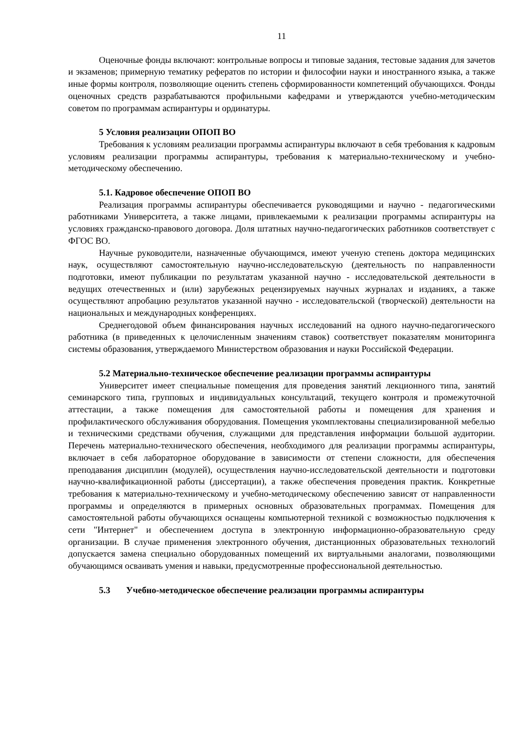11
Оценочные фонды включают: контрольные вопросы и типовые задания, тестовые задания для зачетов и экзаменов; примерную тематику рефератов по истории и философии науки и иностранного языка, а также иные формы контроля, позволяющие оценить степень сформированности компетенций обучающихся. Фонды оценочных средств разрабатываются профильными кафедрами и утверждаются учебно-методическим советом по программам аспирантуры и ординатуры.
5 Условия реализации ОПОП ВО
Требования к условиям реализации программы аспирантуры включают в себя требования к кадровым условиям реализации программы аспирантуры, требования к материально-техническому и учебно-методическому обеспечению.
5.1. Кадровое обеспечение ОПОП ВО
Реализация программы аспирантуры обеспечивается руководящими и научно - педагогическими работниками Университета, а также лицами, привлекаемыми к реализации программы аспирантуры на условиях гражданско-правового договора. Доля штатных научно-педагогических работников соответствует с ФГОС ВО.
Научные руководители, назначенные обучающимся, имеют ученую степень доктора медицинских наук, осуществляют самостоятельную научно-исследовательскую (деятельность по направленности подготовки, имеют публикации по результатам указанной научно - исследовательской деятельности в ведущих отечественных и (или) зарубежных рецензируемых научных журналах и изданиях, а также осуществляют апробацию результатов указанной научно - исследовательской (творческой) деятельности на национальных и международных конференциях.
Среднегодовой объем финансирования научных исследований на одного научно-педагогического работника (в приведенных к целочисленным значениям ставок) соответствует показателям мониторинга системы образования, утверждаемого Министерством образования и науки Российской Федерации.
5.2 Материально-техническое обеспечение реализации программы аспирантуры
Университет имеет специальные помещения для проведения занятий лекционного типа, занятий семинарского типа, групповых и индивидуальных консультаций, текущего контроля и промежуточной аттестации, а также помещения для самостоятельной работы и помещения для хранения и профилактического обслуживания оборудования. Помещения укомплектованы специализированной мебелью и техническими средствами обучения, служащими для представления информации большой аудитории. Перечень материально-технического обеспечения, необходимого для реализации программы аспирантуры, включает в себя лабораторное оборудование в зависимости от степени сложности, для обеспечения преподавания дисциплин (модулей), осуществления научно-исследовательской деятельности и подготовки научно-квалификационной работы (диссертации), а также обеспечения проведения практик. Конкретные требования к материально-техническому и учебно-методическому обеспечению зависят от направленности программы и определяются в примерных основных образовательных программах. Помещения для самостоятельной работы обучающихся оснащены компьютерной техникой с возможностью подключения к сети "Интернет" и обеспечением доступа в электронную информационно-образовательную среду организации. В случае применения электронного обучения, дистанционных образовательных технологий допускается замена специально оборудованных помещений их виртуальными аналогами, позволяющими обучающимся осваивать умения и навыки, предусмотренные профессиональной деятельностью.
5.3 Учебно-методическое обеспечение реализации программы аспирантуры